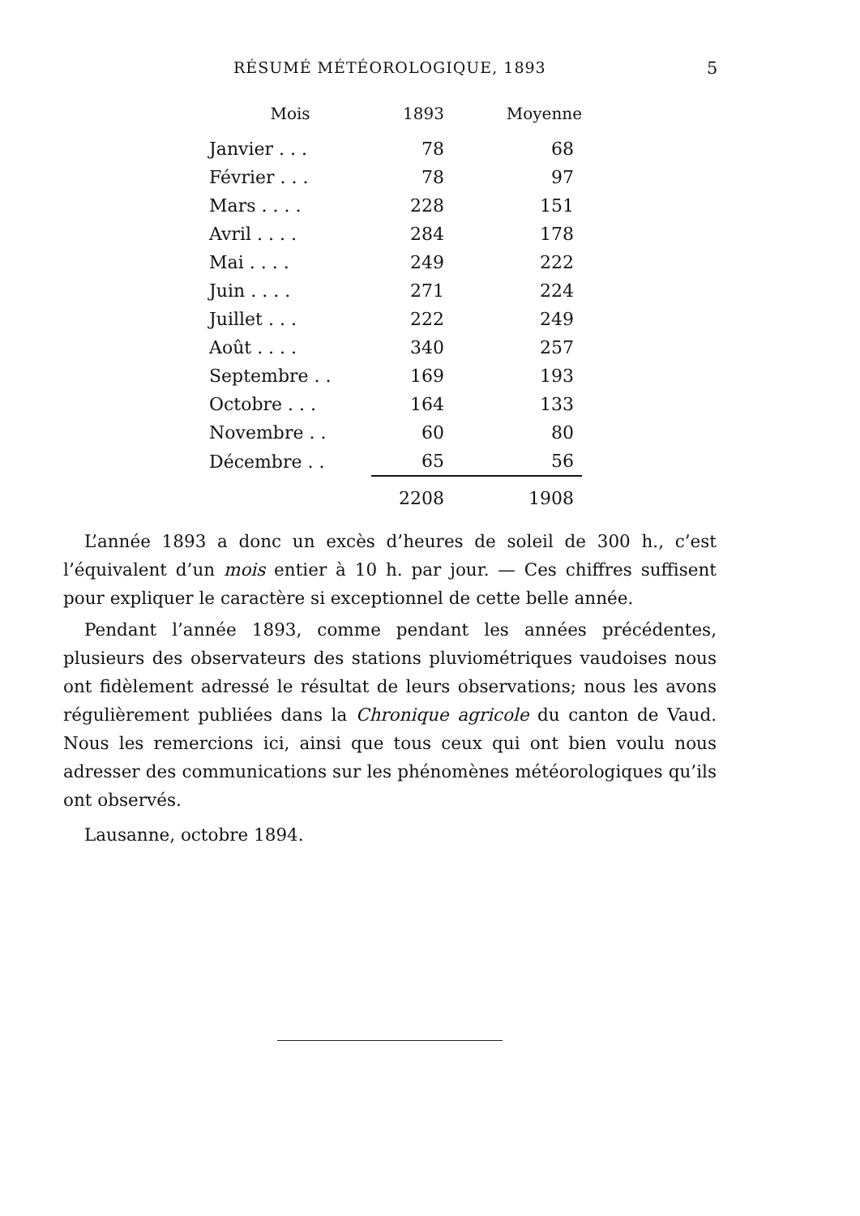RÉSUMÉ MÉTÉOROLOGIQUE, 1893 5
| Mois | 1893 | Moyenne |
| --- | --- | --- |
| Janvier . . . | 78 | 68 |
| Février . . . | 78 | 97 |
| Mars . . . . | 228 | 151 |
| Avril . . . . | 284 | 178 |
| Mai . . . . | 249 | 222 |
| Juin . . . . | 271 | 224 |
| Juillet . . . | 222 | 249 |
| Août . . . . | 340 | 257 |
| Septembre . . | 169 | 193 |
| Octobre . . . | 164 | 133 |
| Novembre . . | 60 | 80 |
| Décembre . . | 65 | 56 |
| | 2208 | 1908 |
L’année 1893 a donc un excès d’heures de soleil de 300 h., c’est l’équivalent d’un mois entier à 10 h. par jour. — Ces chiffres suffisent pour expliquer le caractère si exceptionnel de cette belle année.
Pendant l’année 1893, comme pendant les années précédentes, plusieurs des observateurs des stations pluviométriques vaudoises nous ont fidèlement adressé le résultat de leurs observations; nous les avons régulièrement publiées dans la Chronique agricole du canton de Vaud. Nous les remercions ici, ainsi que tous ceux qui ont bien voulu nous adresser des communications sur les phénomènes météorologiques qu’ils ont observés.
Lausanne, octobre 1894.